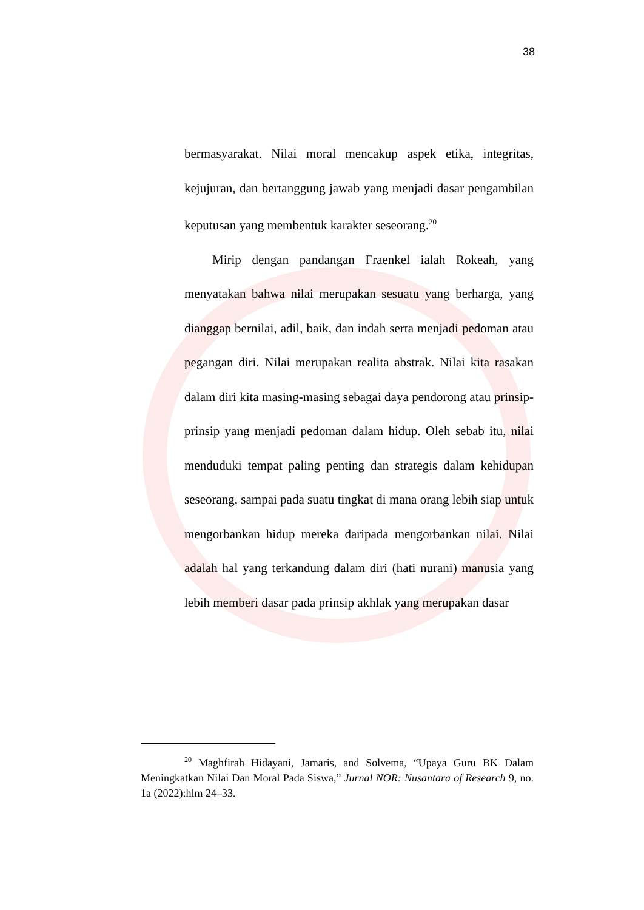38
bermasyarakat. Nilai moral mencakup aspek etika, integritas, kejujuran, dan bertanggung jawab yang menjadi dasar pengambilan keputusan yang membentuk karakter seseorang.<sup>20</sup>
Mirip dengan pandangan Fraenkel ialah Rokeah, yang menyatakan bahwa nilai merupakan sesuatu yang berharga, yang dianggap bernilai, adil, baik, dan indah serta menjadi pedoman atau pegangan diri. Nilai merupakan realita abstrak. Nilai kita rasakan dalam diri kita masing-masing sebagai daya pendorong atau prinsip-prinsip yang menjadi pedoman dalam hidup. Oleh sebab itu, nilai menduduki tempat paling penting dan strategis dalam kehidupan seseorang, sampai pada suatu tingkat di mana orang lebih siap untuk mengorbankan hidup mereka daripada mengorbankan nilai. Nilai adalah hal yang terkandung dalam diri (hati nurani) manusia yang lebih memberi dasar pada prinsip akhlak yang merupakan dasar
<sup>20</sup> Maghfirah Hidayani, Jamaris, and Solvema, “Upaya Guru BK Dalam Meningkatkan Nilai Dan Moral Pada Siswa,” Jurnal NOR: Nusantara of Research 9, no. 1a (2022):hlm 24–33.